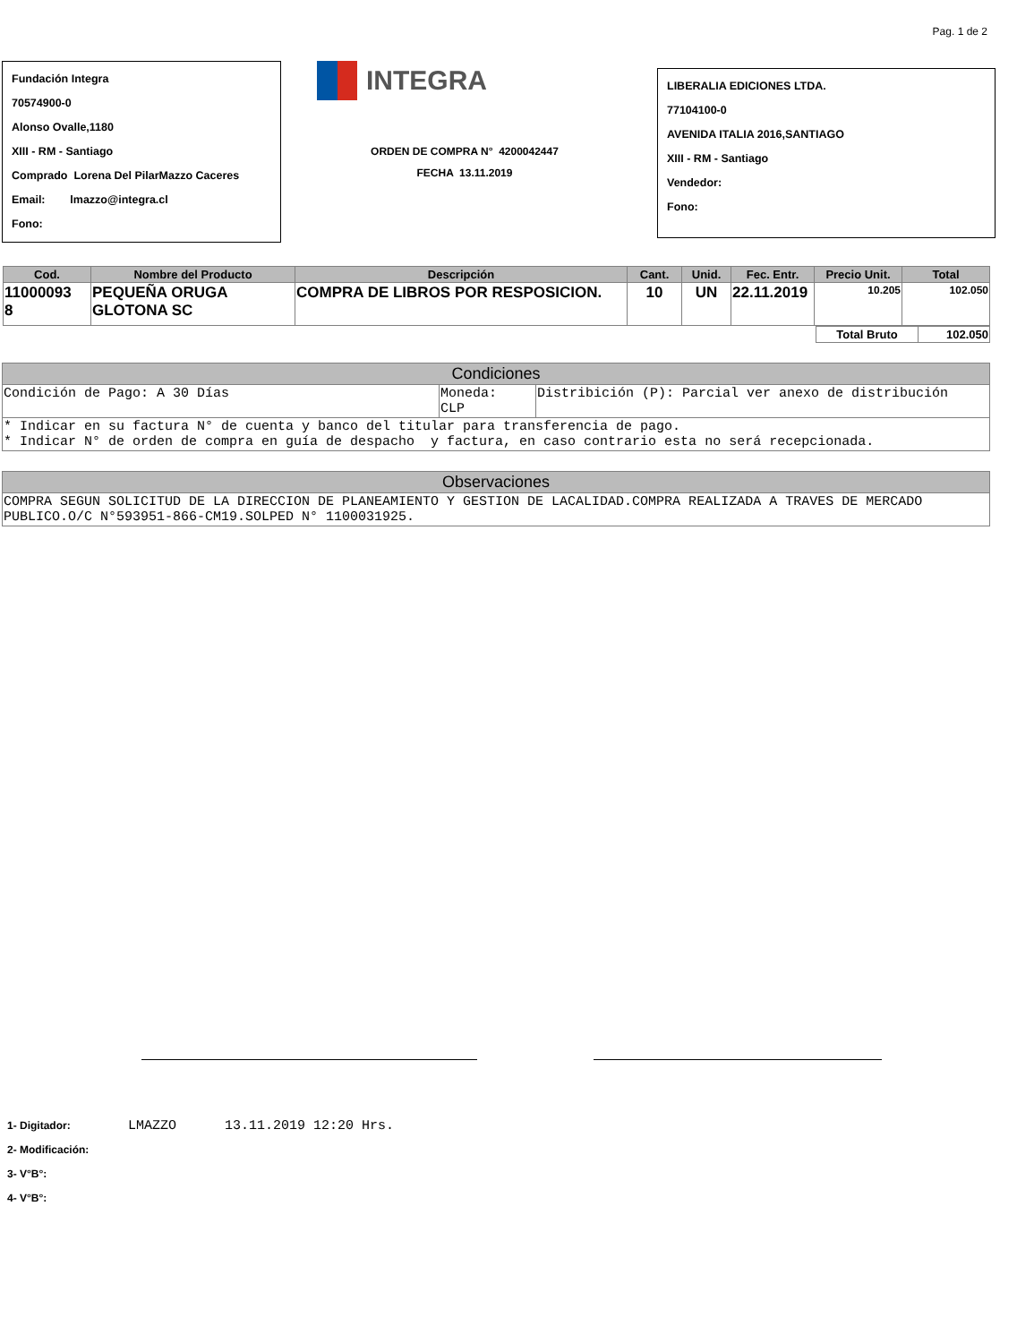Pag. 1 de 2
Fundación Integra
70574900-0
Alonso Ovalle,1180
XIII - RM - Santiago
Comprado Lorena Del PilarMazzo Caceres
Email: lmazzo@integra.cl
Fono:
INTEGRA
ORDEN DE COMPRA N° 4200042447
FECHA 13.11.2019
LIBERALIA EDICIONES LTDA.
77104100-0
AVENIDA ITALIA 2016,SANTIAGO
XIII - RM - Santiago
Vendedor:
Fono:
| Cod. | Nombre del Producto | Descripción | Cant. | Unid. | Fec. Entr. | Precio Unit. | Total |
| --- | --- | --- | --- | --- | --- | --- | --- |
| 11000093 8 | PEQUEÑA ORUGA GLOTONA SC | COMPRA DE LIBROS POR RESPOSICION. | 10 | UN | 22.11.2019 | 10.205 | 102.050 |
| Total Bruto | 102.050 |
| Condiciones | | |
| --- | --- | --- |
| Condición de Pago: A 30 Días | Moneda: CLP | Distribición (P): Parcial ver anexo de distribución |
| * Indicar en su factura N° de cuenta y banco del titular para transferencia de pago. * Indicar N° de orden de compra en guía de despacho y factura, en caso contrario esta no será recepcionada. | | |
| Observaciones |
| --- |
| COMPRA SEGUN SOLICITUD DE LA DIRECCION DE PLANEAMIENTO Y GESTION DE LACALIDAD.COMPRA REALIZADA A TRAVES DE MERCADO PUBLICO.O/C N°593951-866-CM19.SOLPED N° 1100031925. |
1- Digitador: LMAZZO 13.11.2019 12:20 Hrs.
2- Modificación:
3- V°B°:
4- V°B°: